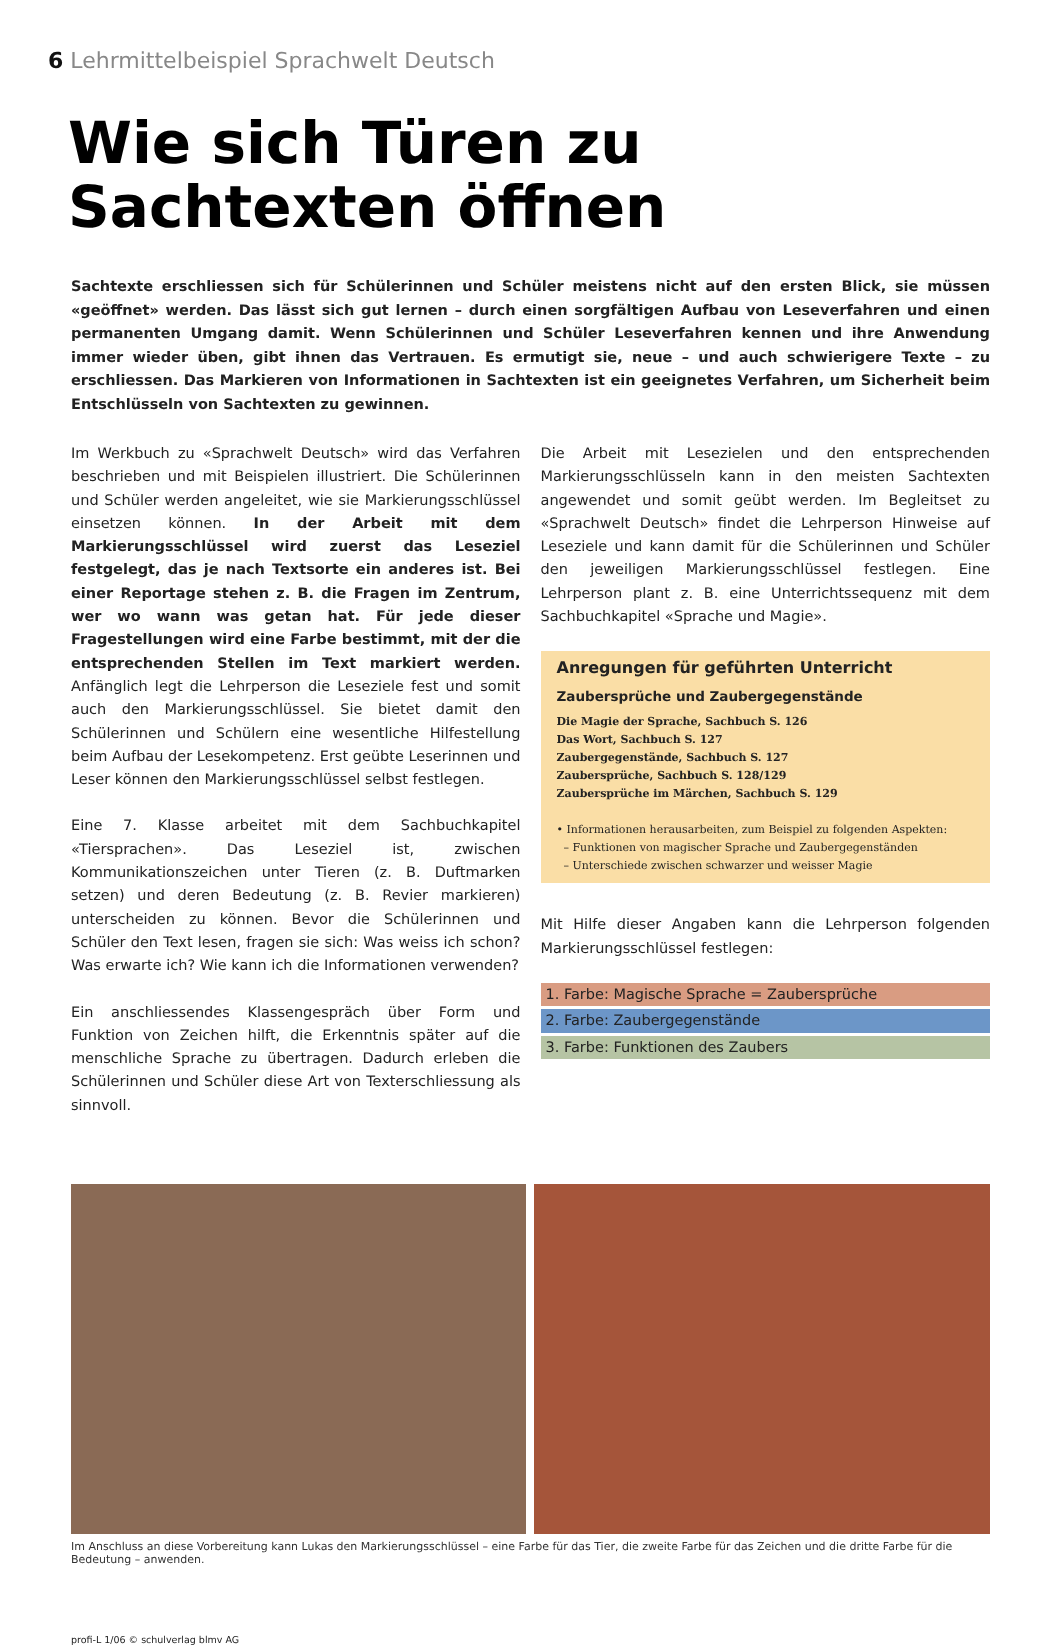6 Lehrmittelbeispiel Sprachwelt Deutsch
Wie sich Türen zu
Sachtexten öffnen
Sachtexte erschliessen sich für Schülerinnen und Schüler meistens nicht auf den ersten Blick, sie müssen «geöffnet» werden. Das lässt sich gut lernen – durch einen sorgfältigen Aufbau von Leseverfahren und einen permanenten Umgang damit. Wenn Schülerinnen und Schüler Leseverfahren kennen und ihre Anwendung immer wieder üben, gibt ihnen das Vertrauen. Es ermutigt sie, neue – und auch schwierigere Texte – zu erschliessen. Das Markieren von Informationen in Sachtexten ist ein geeignetes Verfahren, um Sicherheit beim Entschlüsseln von Sachtexten zu gewinnen.
Im Werkbuch zu «Sprachwelt Deutsch» wird das Verfahren beschrieben und mit Beispielen illustriert. Die Schülerinnen und Schüler werden angeleitet, wie sie Markierungsschlüssel einsetzen können. In der Arbeit mit dem Markierungsschlüssel wird zuerst das Leseziel festgelegt, das je nach Textsorte ein anderes ist. Bei einer Reportage stehen z. B. die Fragen im Zentrum, wer wo wann was getan hat. Für jede dieser Fragestellungen wird eine Farbe bestimmt, mit der die entsprechenden Stellen im Text markiert werden. Anfänglich legt die Lehrperson die Leseziele fest und somit auch den Markierungsschlüssel. Sie bietet damit den Schülerinnen und Schülern eine wesentliche Hilfestellung beim Aufbau der Lesekompetenz. Erst geübte Leserinnen und Leser können den Markierungsschlüssel selbst festlegen.
Eine 7. Klasse arbeitet mit dem Sachbuchkapitel «Tiersprachen». Das Leseziel ist, zwischen Kommunikationszeichen unter Tieren (z. B. Duftmarken setzen) und deren Bedeutung (z. B. Revier markieren) unterscheiden zu können. Bevor die Schülerinnen und Schüler den Text lesen, fragen sie sich: Was weiss ich schon? Was erwarte ich? Wie kann ich die Informationen verwenden?
Ein anschliessendes Klassengespräch über Form und Funktion von Zeichen hilft, die Erkenntnis später auf die menschliche Sprache zu übertragen. Dadurch erleben die Schülerinnen und Schüler diese Art von Texterschliessung als sinnvoll.
Die Arbeit mit Lesezielen und den entsprechenden Markierungsschlüsseln kann in den meisten Sachtexten angewendet und somit geübt werden. Im Begleitset zu «Sprachwelt Deutsch» findet die Lehrperson Hinweise auf Leseziele und kann damit für die Schülerinnen und Schüler den jeweiligen Markierungsschlüssel festlegen. Eine Lehrperson plant z. B. eine Unterrichtssequenz mit dem Sachbuchkapitel «Sprache und Magie».
Anregungen für geführten Unterricht
Zaubersprüche und Zaubergegenstände
Die Magie der Sprache, Sachbuch S. 126
Das Wort, Sachbuch S. 127
Zaubergegenstände, Sachbuch S. 127
Zaubersprüche, Sachbuch S. 128/129
Zaubersprüche im Märchen, Sachbuch S. 129
• Informationen herausarbeiten, zum Beispiel zu folgenden Aspekten:
– Funktionen von magischer Sprache und Zaubergegenständen
– Unterschiede zwischen schwarzer und weisser Magie
Mit Hilfe dieser Angaben kann die Lehrperson folgenden Markierungsschlüssel festlegen:
1. Farbe: Magische Sprache = Zaubersprüche
2. Farbe: Zaubergegenstände
3. Farbe: Funktionen des Zaubers
Im Anschluss an diese Vorbereitung kann Lukas den Markierungsschlüssel – eine Farbe für das Tier, die zweite Farbe für das Zeichen und die dritte Farbe für die Bedeutung – anwenden.
profi-L 1/06 © schulverlag blmv AG